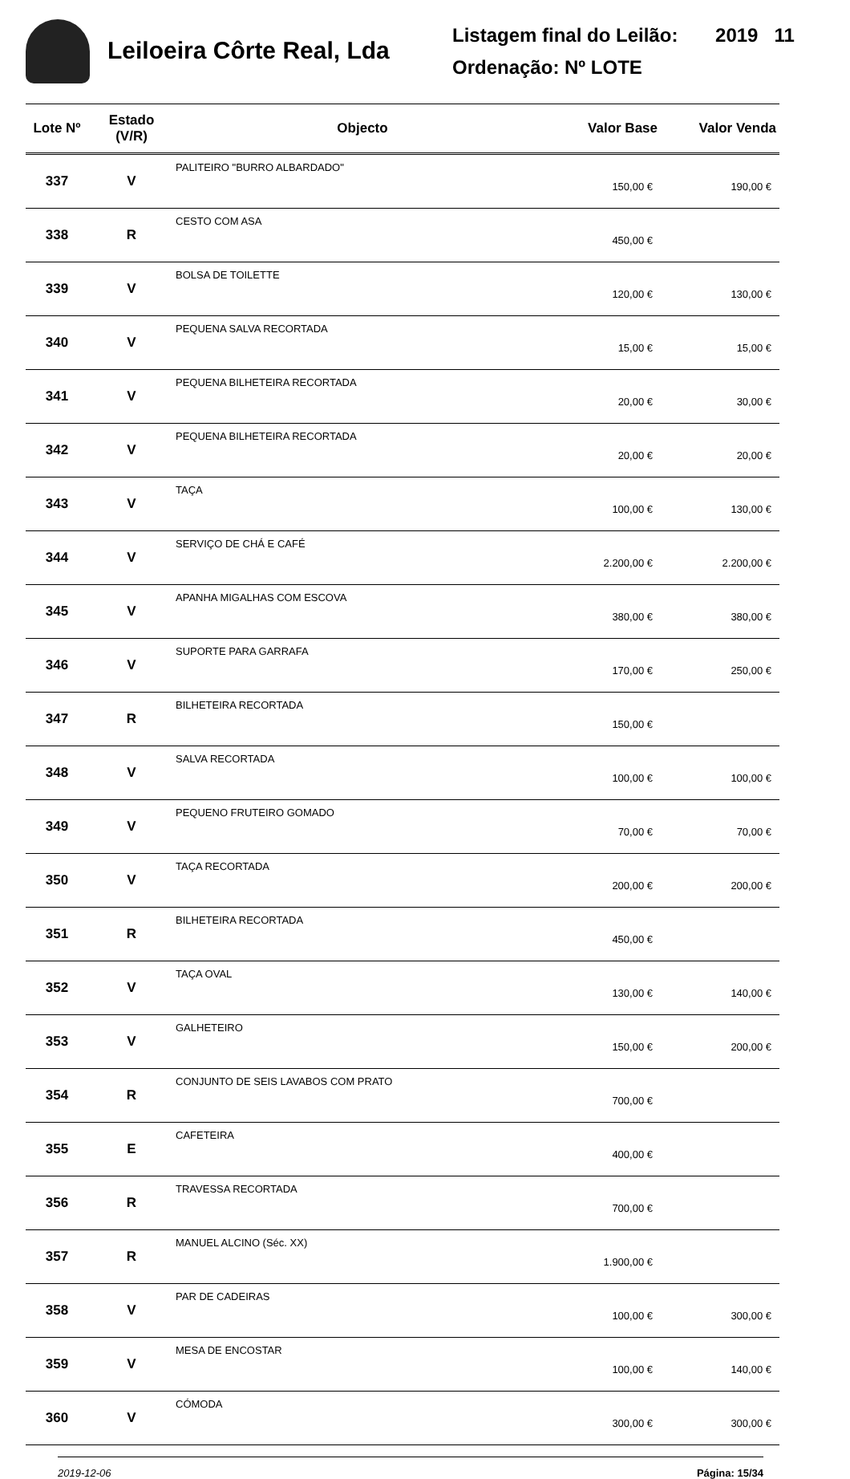Leiloeira Côrte Real, Lda
Listagem final do Leilão: 2019 11
Ordenação: Nº LOTE
| Lote Nº | Estado (V/R) | Objecto | Valor Base | Valor Venda |
| --- | --- | --- | --- | --- |
| 337 | V | PALITEIRO "BURRO ALBARDADO" | 150,00 € | 190,00 € |
| 338 | R | CESTO COM ASA | 450,00 € | |
| 339 | V | BOLSA DE TOILETTE | 120,00 € | 130,00 € |
| 340 | V | PEQUENA SALVA RECORTADA | 15,00 € | 15,00 € |
| 341 | V | PEQUENA BILHETEIRA RECORTADA | 20,00 € | 30,00 € |
| 342 | V | PEQUENA BILHETEIRA RECORTADA | 20,00 € | 20,00 € |
| 343 | V | TAÇA | 100,00 € | 130,00 € |
| 344 | V | SERVIÇO DE CHÁ E CAFÉ | 2.200,00 € | 2.200,00 € |
| 345 | V | APANHA MIGALHAS COM ESCOVA | 380,00 € | 380,00 € |
| 346 | V | SUPORTE PARA GARRAFA | 170,00 € | 250,00 € |
| 347 | R | BILHETEIRA RECORTADA | 150,00 € | |
| 348 | V | SALVA RECORTADA | 100,00 € | 100,00 € |
| 349 | V | PEQUENO FRUTEIRO GOMADO | 70,00 € | 70,00 € |
| 350 | V | TAÇA RECORTADA | 200,00 € | 200,00 € |
| 351 | R | BILHETEIRA RECORTADA | 450,00 € | |
| 352 | V | TAÇA OVAL | 130,00 € | 140,00 € |
| 353 | V | GALHETEIRO | 150,00 € | 200,00 € |
| 354 | R | CONJUNTO DE SEIS LAVABOS COM PRATO | 700,00 € | |
| 355 | E | CAFETEIRA | 400,00 € | |
| 356 | R | TRAVESSA RECORTADA | 700,00 € | |
| 357 | R | MANUEL ALCINO (Séc. XX) | 1.900,00 € | |
| 358 | V | PAR DE CADEIRAS | 100,00 € | 300,00 € |
| 359 | V | MESA DE ENCOSTAR | 100,00 € | 140,00 € |
| 360 | V | CÓMODA | 300,00 € | 300,00 € |
2019-12-06 Página: 15/34